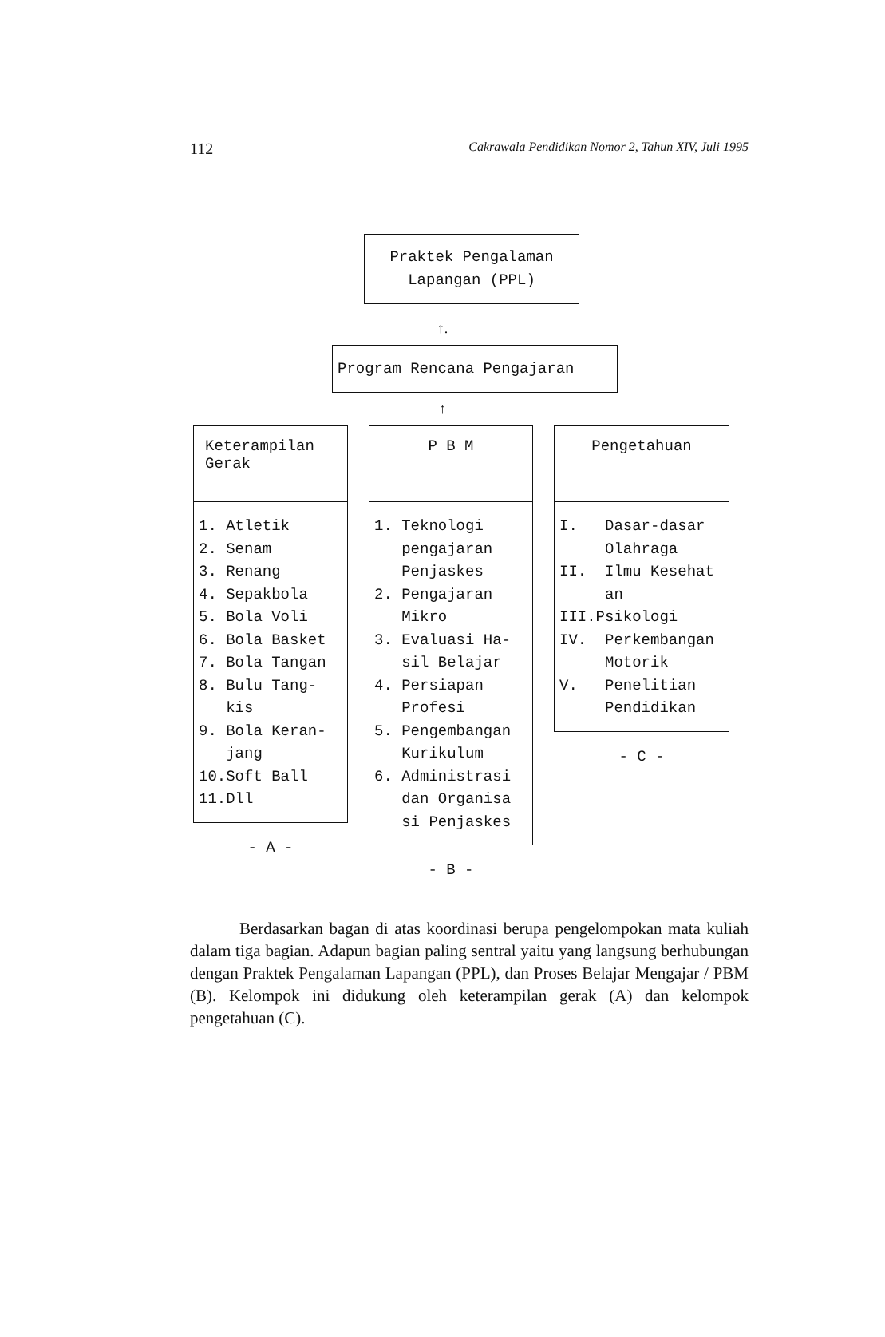112 Cakrawala Pendidikan Nomor 2, Tahun XIV, Juli 1995
Praktek Pengalaman
Lapangan (PPL)
↑.
Program Rencana Pengajaran
↑
Keterampilan
Gerak
1. Atletik
2. Senam
3. Renang
4. Sepakbola
5. Bola Voli
6. Bola Basket
7. Bola Tangan
8. Bulu Tang-
kis
9. Bola Keran-
jang
10.Soft Ball
11.Dll
- A -
P B M
1. Teknologi
pengajaran
Penjaskes
2. Pengajaran
Mikro
3. Evaluasi Ha-
sil Belajar
4. Persiapan
Profesi
5. Pengembangan
Kurikulum
6. Administrasi
dan Organisa
si Penjaskes
- B -
Pengetahuan
I. Dasar-dasar
Olahraga
II. Ilmu Kesehat
an
III.Psikologi
IV. Perkembangan
Motorik
V. Penelitian
Pendidikan
- C -
Berdasarkan bagan di atas koordinasi berupa pengelompokan mata kuliah dalam tiga bagian. Adapun bagian paling sentral yaitu yang langsung berhubungan dengan Praktek Pengalaman Lapangan (PPL), dan Proses Belajar Mengajar / PBM (B). Kelompok ini didukung oleh keterampilan gerak (A) dan kelompok pengetahuan (C).